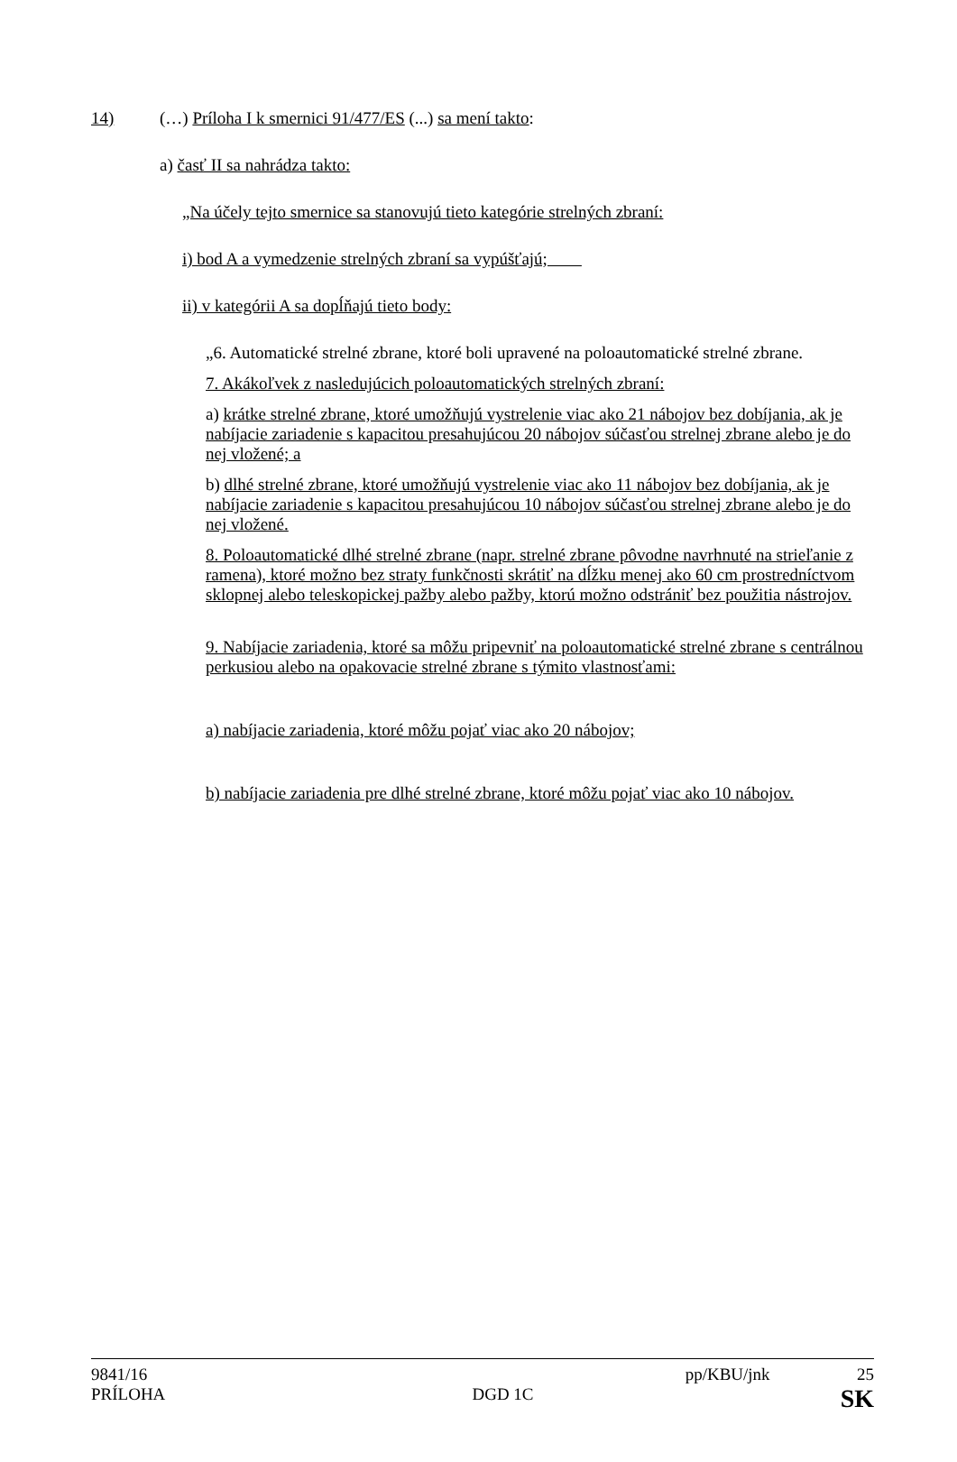14) (…) Príloha I k smernici 91/477/ES (...) sa mení takto:
a) časť II sa nahrádza takto:
„Na účely tejto smernice sa stanovujú tieto kategórie strelných zbraní:
i) bod A a vymedzenie strelných zbraní sa vypúšťajú;
ii) v kategórii A sa dopĺňajú tieto body:
„6. Automatické strelné zbrane, ktoré boli upravené na poloautomatické strelné zbrane.
7. Akákoľvek z nasledujúcich poloautomatických strelných zbraní:
a) krátke strelné zbrane, ktoré umožňujú vystrelenie viac ako 21 nábojov bez dobíjania, ak je nabíjacie zariadenie s kapacitou presahujúcou 20 nábojov súčasťou strelnej zbrane alebo je do nej vložené; a
b) dlhé strelné zbrane, ktoré umožňujú vystrelenie viac ako 11 nábojov bez dobíjania, ak je nabíjacie zariadenie s kapacitou presahujúcou 10 nábojov súčasťou strelnej zbrane alebo je do nej vložené.
8. Poloautomatické dlhé strelné zbrane (napr. strelné zbrane pôvodne navrhnuté na strieľanie z ramena), ktoré možno bez straty funkčnosti skrátiť na dĺžku menej ako 60 cm prostredníctvom sklopnej alebo teleskopickej pažby alebo pažby, ktorú možno odstrániť bez použitia nástrojov.
9. Nabíjacie zariadenia, ktoré sa môžu pripevniť na poloautomatické strelné zbrane s centrálnou perkusiou alebo na opakovacie strelné zbrane s týmito vlastnosťami:
a) nabíjacie zariadenia, ktoré môžu pojať viac ako 20 nábojov;
b) nabíjacie zariadenia pre dlhé strelné zbrane, ktoré môžu pojať viac ako 10 nábojov.
9841/16 pp/KBU/jnk 25
PRÍLOHA DGD 1C SK